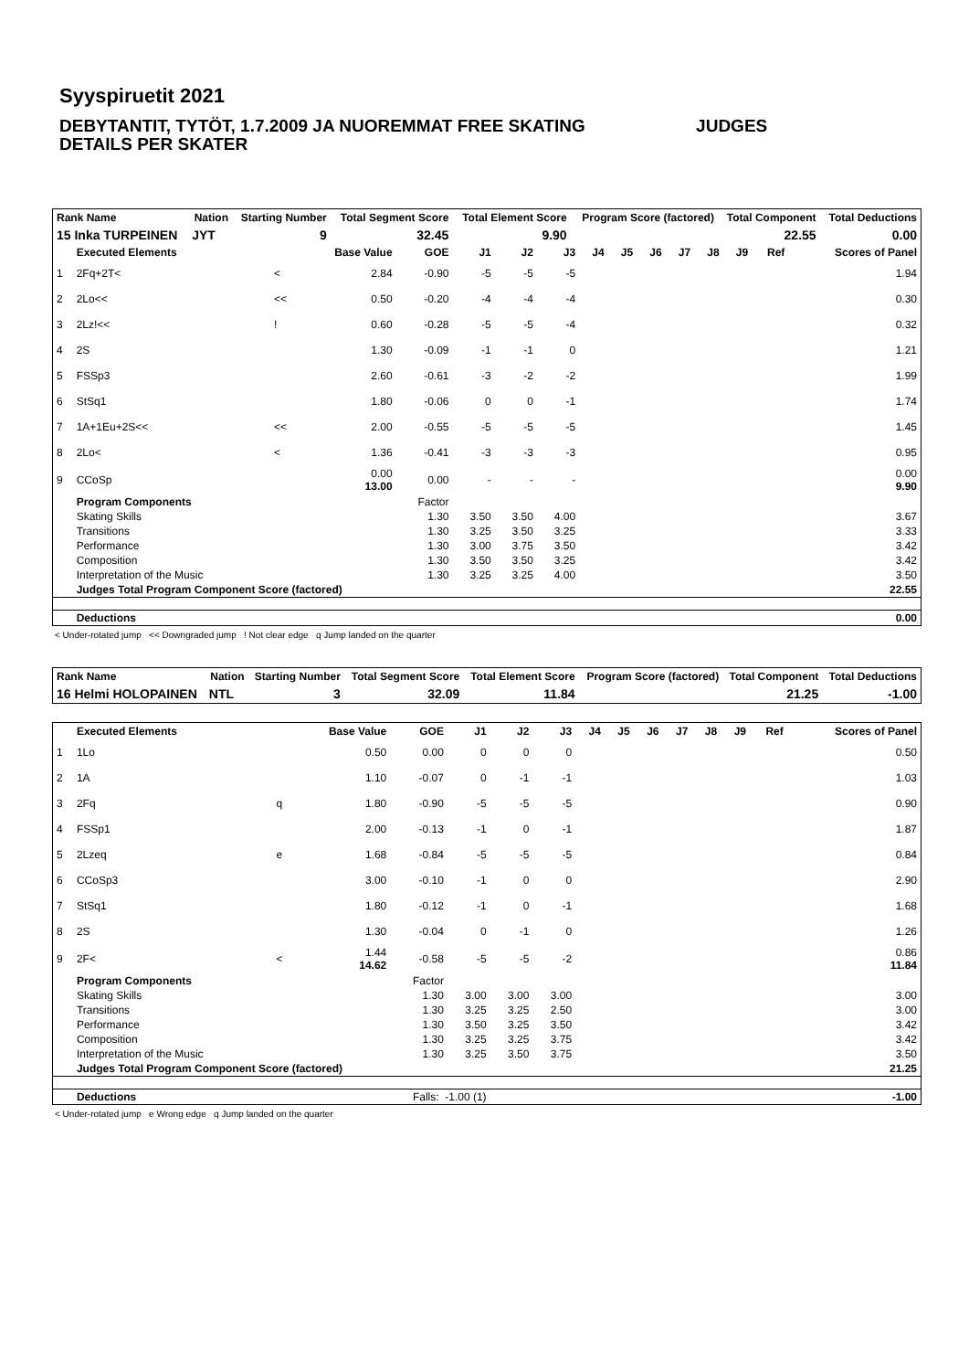Syyspiruetit 2021
DEBYTANTIT, TYTÖT, 1.7.2009 JA NUOREMMAT FREE SKATING JUDGES DETAILS PER SKATER
| Rank Name | Nation | Starting Number | Total Segment Score | Total Element Score | Program Score (factored) | Total Component | Total Deductions |
| --- | --- | --- | --- | --- | --- | --- | --- |
| 15 Inka TURPEINEN | JYT | 9 | 32.45 | 9.90 | | 22.55 | 0.00 |
| | Executed Elements | | Base Value | GOE | J1 | J2 | J3 | J4 | J5 | J6 | J7 | J8 | J9 | Ref | Scores of Panel |
| --- | --- | --- | --- | --- | --- | --- | --- | --- | --- | --- | --- | --- | --- | --- | --- |
| 1 | 2Fq+2T< | < | 2.84 | -0.90 | -5 | -5 | -5 | | | | | | | | 1.94 |
| 2 | 2Lo<< | << | 0.50 | -0.20 | -4 | -4 | -4 | | | | | | | | 0.30 |
| 3 | 2Lz!<< | ! | 0.60 | -0.28 | -5 | -5 | -4 | | | | | | | | 0.32 |
| 4 | 2S | | 1.30 | -0.09 | -1 | -1 | 0 | | | | | | | | 1.21 |
| 5 | FSSp3 | | 2.60 | -0.61 | -3 | -2 | -2 | | | | | | | | 1.99 |
| 6 | StSq1 | | 1.80 | -0.06 | 0 | 0 | -1 | | | | | | | | 1.74 |
| 7 | 1A+1Eu+2S<< | << | 2.00 | -0.55 | -5 | -5 | -5 | | | | | | | | 1.45 |
| 8 | 2Lo< | < | 1.36 | -0.41 | -3 | -3 | -3 | | | | | | | | 0.95 |
| 9 | CCoSp | | 0.00 13.00 | 0.00 | - | - | - | | | | | | | | 0.00 9.90 |
| | Program Components | | | Factor | | | | | | | | | | | |
| | Skating Skills | | | 1.30 | 3.50 | 3.50 | 4.00 | | | | | | | | 3.67 |
| | Transitions | | | 1.30 | 3.25 | 3.50 | 3.25 | | | | | | | | 3.33 |
| | Performance | | | 1.30 | 3.00 | 3.75 | 3.50 | | | | | | | | 3.42 |
| | Composition | | | 1.30 | 3.50 | 3.50 | 3.25 | | | | | | | | 3.42 |
| | Interpretation of the Music | | | 1.30 | 3.25 | 3.25 | 4.00 | | | | | | | | 3.50 |
| | Judges Total Program Component Score (factored) | | | | | | | | | | | | | | 22.55 |
| | Deductions | | | | | | | | | | | | | | 0.00 |
< Under-rotated jump << Downgraded jump ! Not clear edge q Jump landed on the quarter
| Rank Name | Nation | Starting Number | Total Segment Score | Total Element Score | Program Score (factored) | Total Component | Total Deductions |
| --- | --- | --- | --- | --- | --- | --- | --- |
| 16 Helmi HOLOPAINEN | NTL | 3 | 32.09 | 11.84 | | 21.25 | -1.00 |
| | Executed Elements | | Base Value | GOE | J1 | J2 | J3 | J4 | J5 | J6 | J7 | J8 | J9 | Ref | Scores of Panel |
| --- | --- | --- | --- | --- | --- | --- | --- | --- | --- | --- | --- | --- | --- | --- | --- |
| 1 | 1Lo | | 0.50 | 0.00 | 0 | 0 | 0 | | | | | | | | 0.50 |
| 2 | 1A | | 1.10 | -0.07 | 0 | -1 | -1 | | | | | | | | 1.03 |
| 3 | 2Fq | q | 1.80 | -0.90 | -5 | -5 | -5 | | | | | | | | 0.90 |
| 4 | FSSp1 | | 2.00 | -0.13 | -1 | 0 | -1 | | | | | | | | 1.87 |
| 5 | 2Lzeq | e | 1.68 | -0.84 | -5 | -5 | -5 | | | | | | | | 0.84 |
| 6 | CCoSp3 | | 3.00 | -0.10 | -1 | 0 | 0 | | | | | | | | 2.90 |
| 7 | StSq1 | | 1.80 | -0.12 | -1 | 0 | -1 | | | | | | | | 1.68 |
| 8 | 2S | | 1.30 | -0.04 | 0 | -1 | 0 | | | | | | | | 1.26 |
| 9 | 2F< | < | 1.44 14.62 | -0.58 | -5 | -5 | -2 | | | | | | | | 0.86 11.84 |
| | Program Components | | | Factor | | | | | | | | | | | |
| | Skating Skills | | | 1.30 | 3.00 | 3.00 | 3.00 | | | | | | | | 3.00 |
| | Transitions | | | 1.30 | 3.25 | 3.25 | 2.50 | | | | | | | | 3.00 |
| | Performance | | | 1.30 | 3.50 | 3.25 | 3.50 | | | | | | | | 3.42 |
| | Composition | | | 1.30 | 3.25 | 3.25 | 3.75 | | | | | | | | 3.42 |
| | Interpretation of the Music | | | 1.30 | 3.25 | 3.50 | 3.75 | | | | | | | | 3.50 |
| | Judges Total Program Component Score (factored) | | | | | | | | | | | | | | 21.25 |
| | Deductions | Falls: -1.00 (1) | | | | | | | | | | | | | -1.00 |
< Under-rotated jump e Wrong edge q Jump landed on the quarter